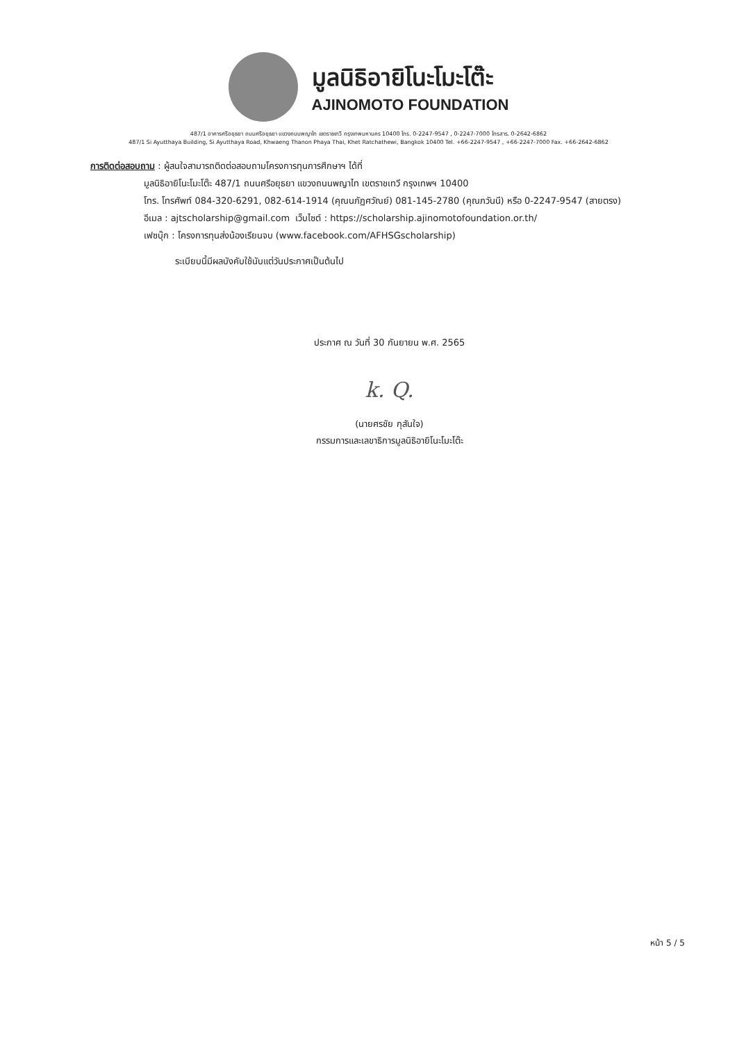มูลนิธิอายิโนะโมะโต๊ะ
AJINOMOTO FOUNDATION
487/1 อาคารศรีอยุธยา ถนนศรีอยุธยา แขวงถนนพญาไท เขตราชเทวี กรุงเทพมหานคร 10400 โทร. 0-2247-9547 , 0-2247-7000 โทรสาร. 0-2642-6862
487/1 Si Ayutthaya Building, Si Ayutthaya Road, Khwaeng Thanon Phaya Thai, Khet Ratchathewi, Bangkok 10400 Tel. +66-2247-9547 , +66-2247-7000 Fax. +66-2642-6862
การติดต่อสอบถาม : ผู้สนใจสามารถติดต่อสอบถามโครงการทุนการศึกษาฯ ได้ที่
มูลนิธิอายิโนะโมะโต๊ะ 487/1 ถนนศรีอยุธยา แขวงถนนพญาไท เขตราชเทวี กรุงเทพฯ 10400
โทร. โทรศัพท์ 084-320-6291, 082-614-1914 (คุณนภัฏศวัณย์) 081-145-2780 (คุณภวันนี) หรือ 0-2247-9547 (สายตรง)
อีเมล : ajtscholarship@gmail.com เว็บไซต์ : https://scholarship.ajinomotofoundation.or.th/
เฟซบุ๊ก : โครงการทุนส่งน้องเรียนจบ (www.facebook.com/AFHSGscholarship)
ระเบียบนี้มีผลบังคับใช้นับแต่วันประกาศเป็นต้นไป
ประกาศ ณ วันที่ 30 กันยายน พ.ศ. 2565
k. Q.
(นายศรชัย กุสันใจ)
กรรมการและเลขาธิการมูลนิธิอายิโนะโมะโต๊ะ
หน้า 5 / 5